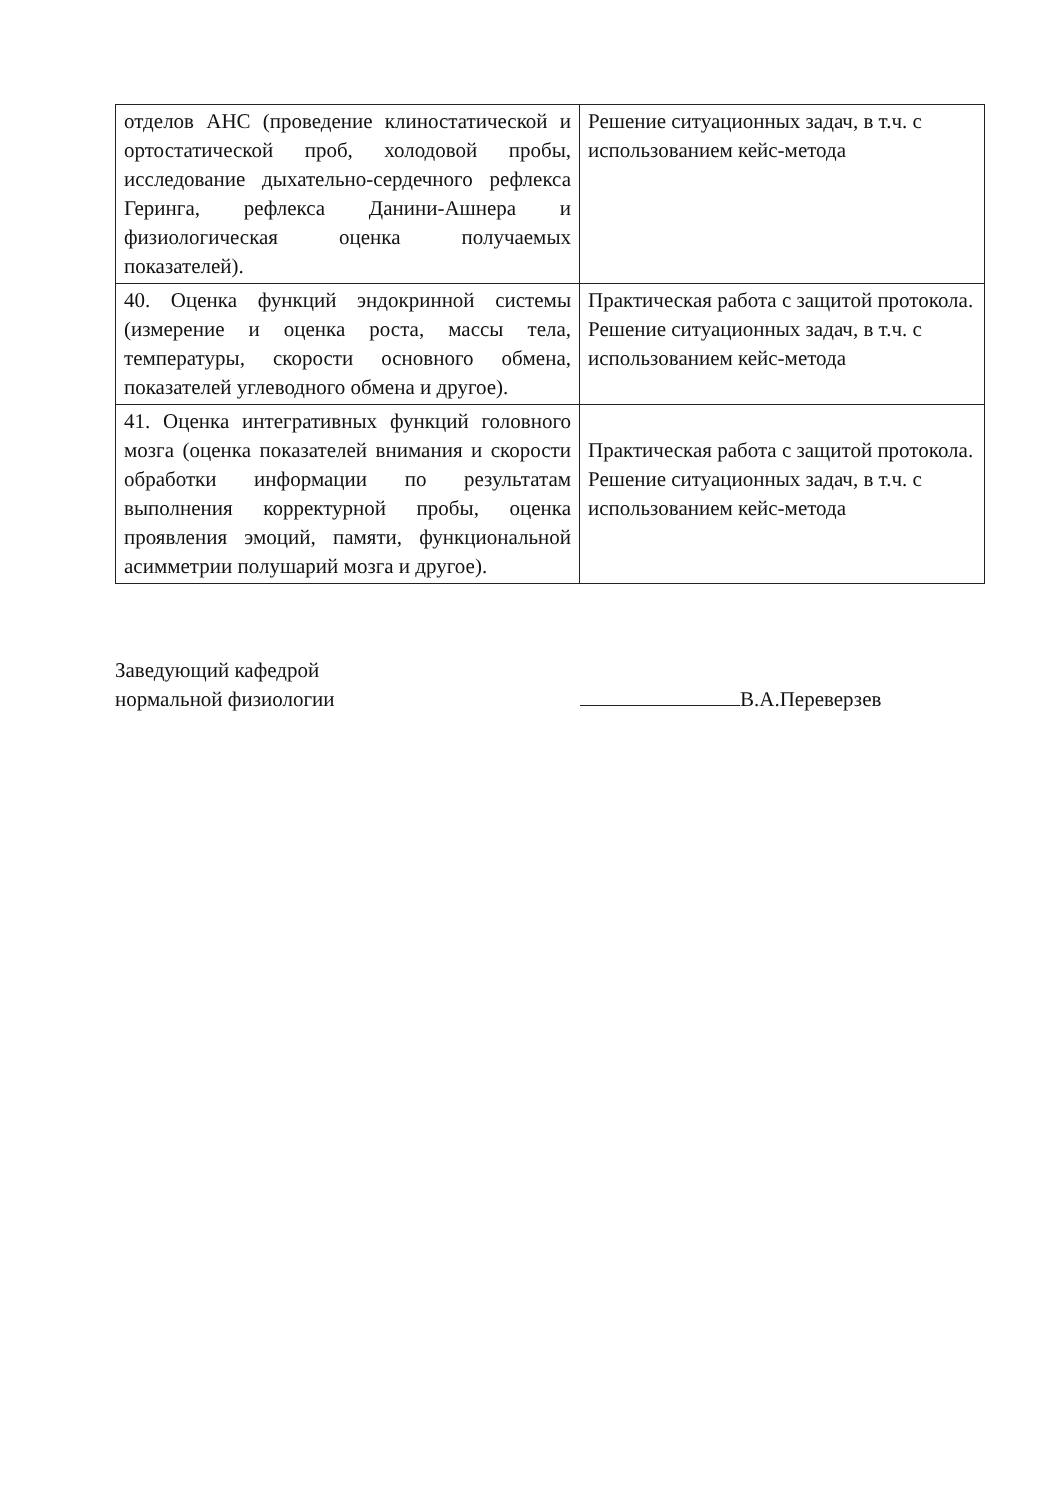| отделов АНС (проведение клиностатической и ортостатической проб, холодовой пробы, исследование дыхательно-сердечного рефлекса Геринга, рефлекса Данини-Ашнера и физиологическая оценка получаемых показателей). | Решение ситуационных задач, в т.ч. с использованием кейс-метода |
| 40. Оценка функций эндокринной системы (измерение и оценка роста, массы тела, температуры, скорости основного обмена, показателей углеводного обмена и другое). | Практическая работа с защитой протокола. Решение ситуационных задач, в т.ч. с использованием кейс-метода |
| 41. Оценка интегративных функций головного мозга (оценка показателей внимания и скорости обработки информации по результатам выполнения корректурной пробы, оценка проявления эмоций, памяти, функциональной асимметрии полушарий мозга и другое). | Практическая работа с защитой протокола. Решение ситуационных задач, в т.ч. с использованием кейс-метода |
Заведующий кафедрой
нормальной физиологии
В.А.Переверзев